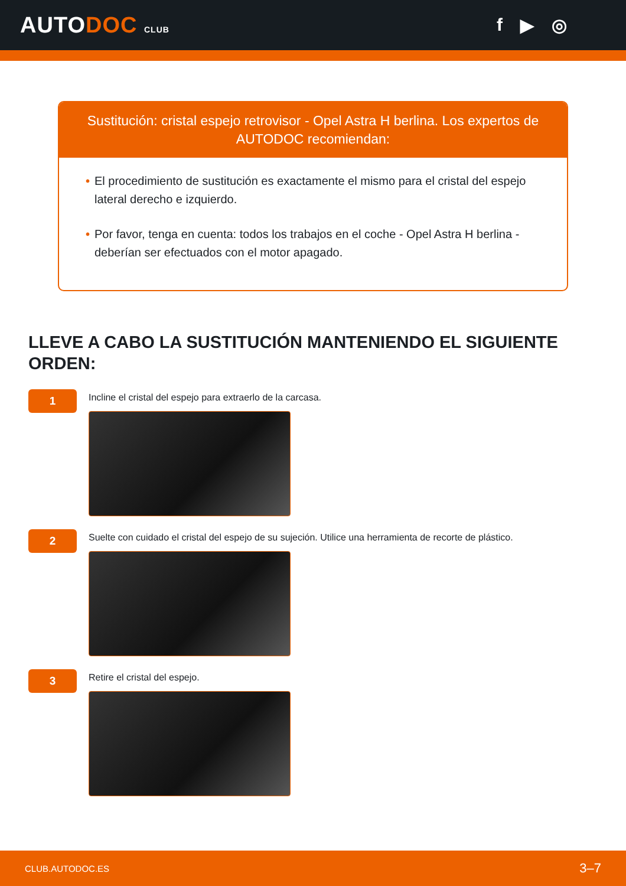AUTODOC CLUB
f ▶ ◎
Sustitución: cristal espejo retrovisor - Opel Astra H berlina. Los expertos de AUTODOC recomiendan:
• El procedimiento de sustitución es exactamente el mismo para el cristal del espejo lateral derecho e izquierdo.
• Por favor, tenga en cuenta: todos los trabajos en el coche - Opel Astra H berlina - deberían ser efectuados con el motor apagado.
LLEVE A CABO LA SUSTITUCIÓN MANTENIENDO EL SIGUIENTE ORDEN:
1
Incline el cristal del espejo para extraerlo de la carcasa.
2
Suelte con cuidado el cristal del espejo de su sujeción. Utilice una herramienta de recorte de plástico.
3
Retire el cristal del espejo.
CLUB.AUTODOC.ES 3–7